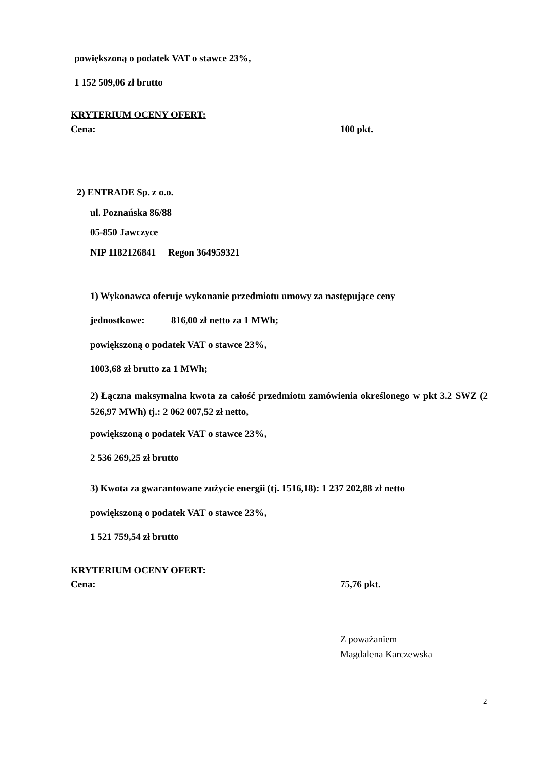powiększoną o podatek VAT o stawce 23%,
1 152 509,06 zł brutto
KRYTERIUM OCENY OFERT:
Cena: 100 pkt.
2) ENTRADE Sp. z o.o.
ul. Poznańska 86/88
05-850 Jawczyce
NIP 1182126841 Regon 364959321
1) Wykonawca oferuje wykonanie przedmiotu umowy za następujące ceny
jednostkowe: 816,00 zł netto za 1 MWh;
powiększoną o podatek VAT o stawce 23%,
1003,68 zł brutto za 1 MWh;
2) Łączna maksymalna kwota za całość przedmiotu zamówienia określonego w pkt 3.2 SWZ (2 526,97 MWh) tj.: 2 062 007,52 zł netto,
powiększoną o podatek VAT o stawce 23%,
2 536 269,25 zł brutto
3) Kwota za gwarantowane zużycie energii (tj. 1516,18): 1 237 202,88 zł netto
powiększoną o podatek VAT o stawce 23%,
1 521 759,54 zł brutto
KRYTERIUM OCENY OFERT:
Cena: 75,76 pkt.
Z poważaniem
Magdalena Karczewska
2